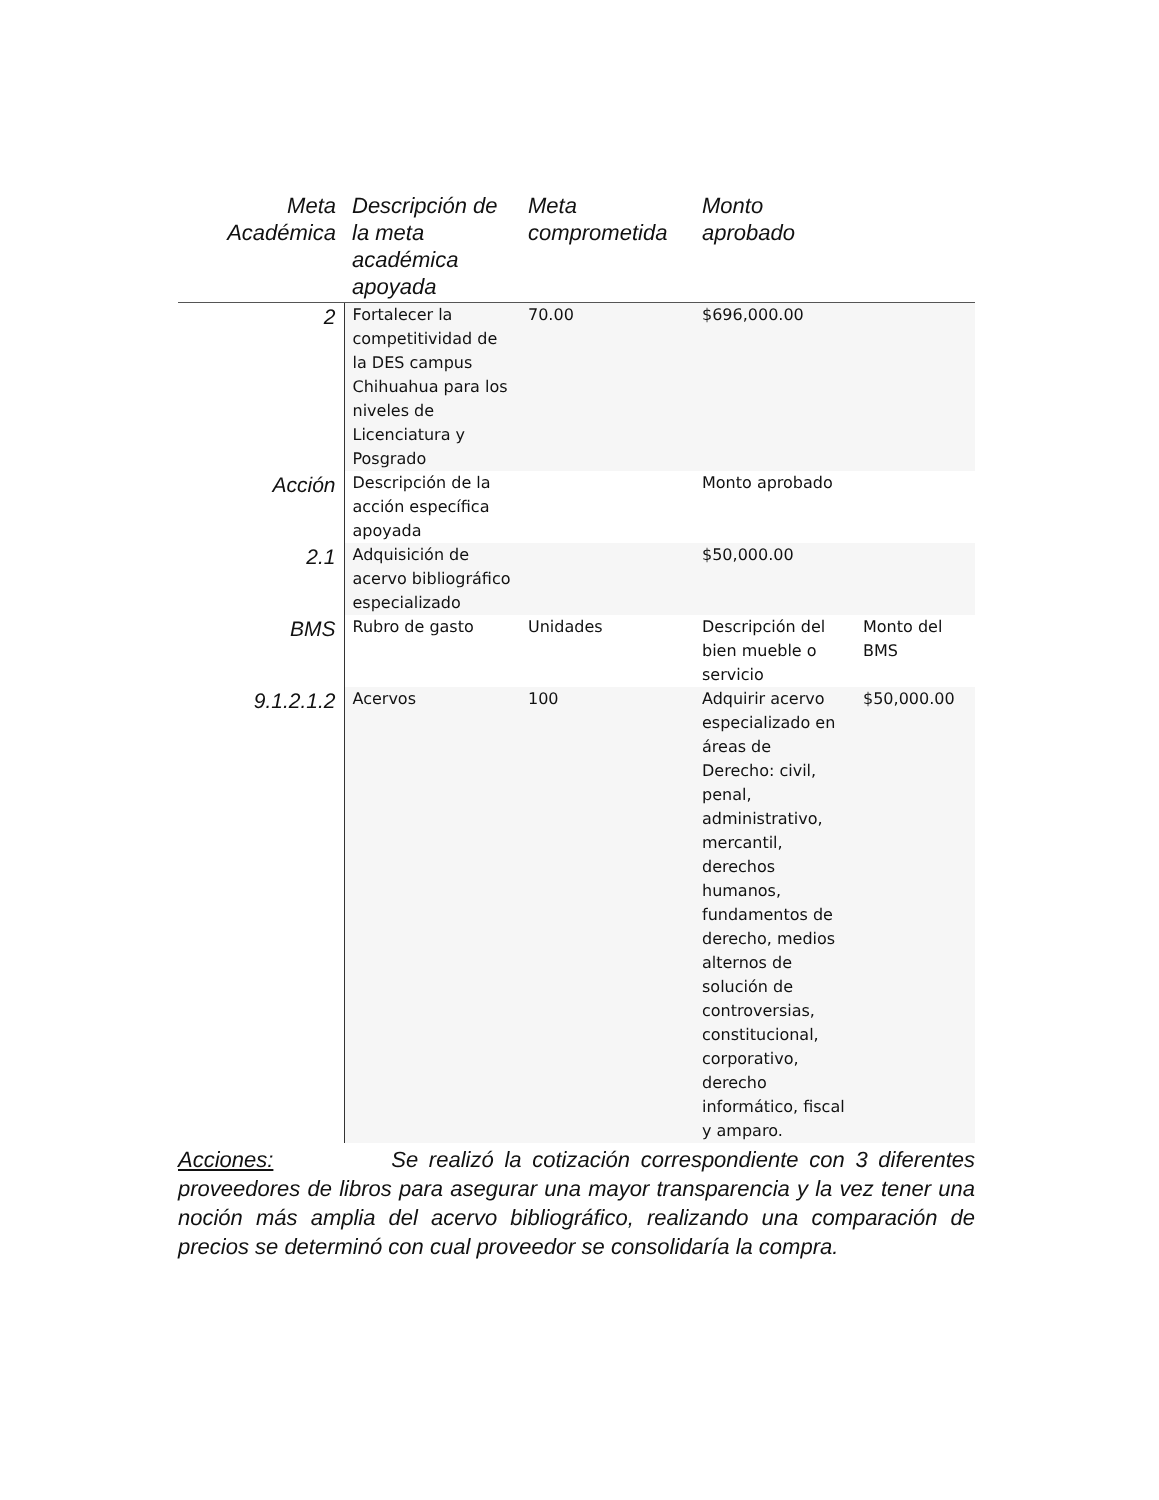| Meta Académica | Descripción de la meta académica apoyada | Meta comprometida | Monto aprobado | |
| --- | --- | --- | --- | --- |
| 2 | Fortalecer la competitividad de la DES campus Chihuahua para los niveles de Licenciatura y Posgrado | 70.00 | $696,000.00 | |
| Acción | Descripción de la acción específica apoyada | | Monto aprobado | |
| 2.1 | Adquisición de acervo bibliográfico especializado | | $50,000.00 | |
| BMS | Rubro de gasto | Unidades | Descripción del bien mueble o servicio | Monto del BMS |
| 9.1.2.1.2 | Acervos | 100 | Adquirir acervo especializado en áreas de Derecho: civil, penal, administrativo, mercantil, derechos humanos, fundamentos de derecho, medios alternos de solución de controversias, constitucional, corporativo, derecho informático, fiscal y amparo. | $50,000.00 |
Acciones: Se realizó la cotización correspondiente con 3 diferentes proveedores de libros para asegurar una mayor transparencia y la vez tener una noción más amplia del acervo bibliográfico, realizando una comparación de precios se determinó con cual proveedor se consolidaría la compra.